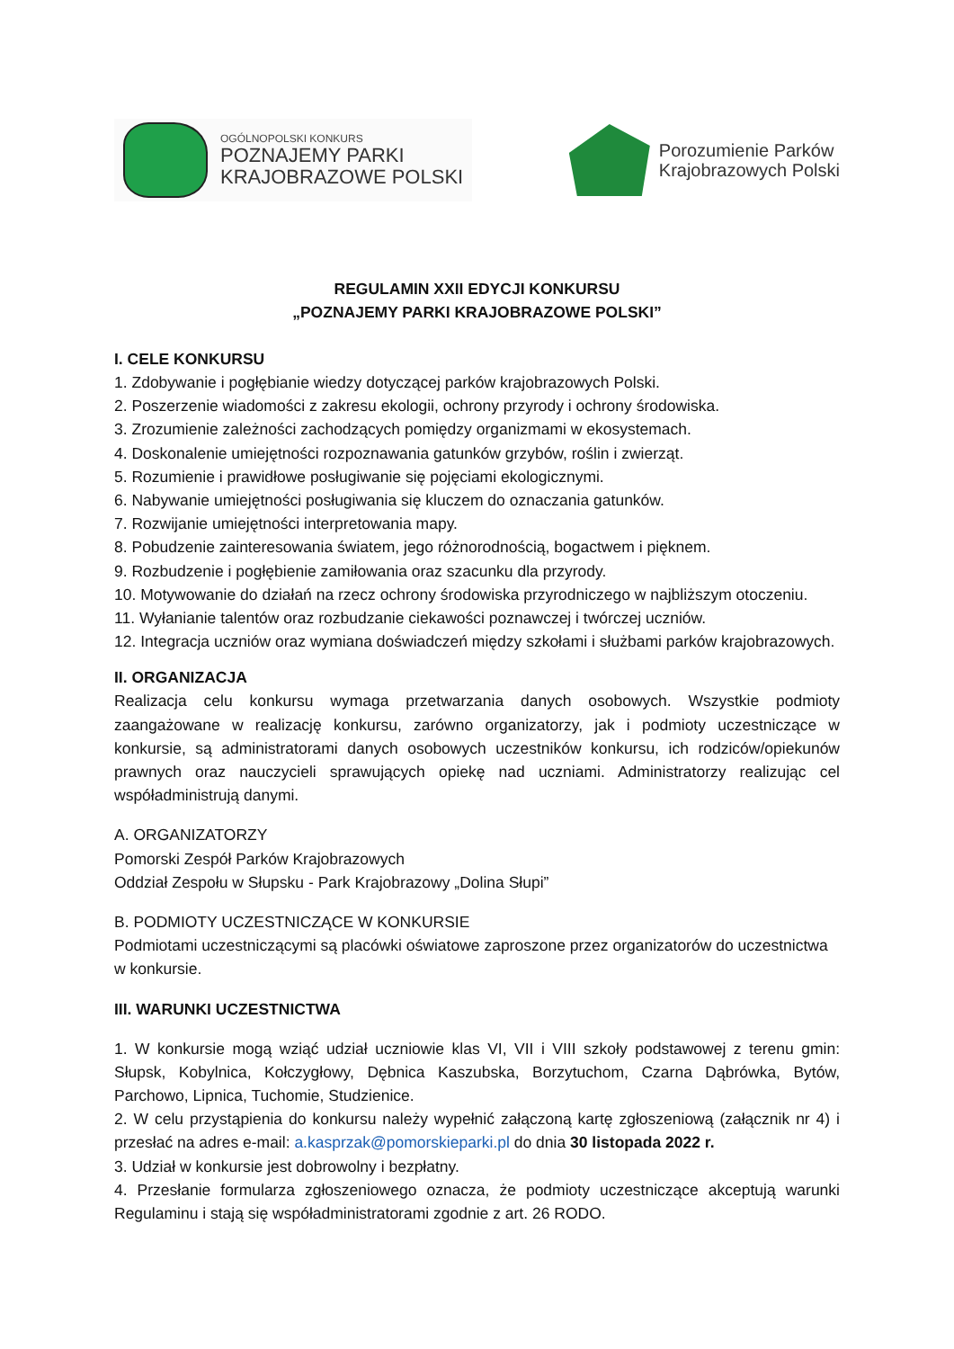OGÓLNOPOLSKI KONKURS
POZNAJEMY PARKI
KRAJOBRAZOWE POLSKI
Porozumienie Parków
Krajobrazowych Polski
REGULAMIN XXII EDYCJI KONKURSU
„POZNAJEMY PARKI KRAJOBRAZOWE POLSKI”
I. CELE KONKURSU
1. Zdobywanie i pogłębianie wiedzy dotyczącej parków krajobrazowych Polski.
2. Poszerzenie wiadomości z zakresu ekologii, ochrony przyrody i ochrony środowiska.
3. Zrozumienie zależności zachodzących pomiędzy organizmami w ekosystemach.
4. Doskonalenie umiejętności rozpoznawania gatunków grzybów, roślin i zwierząt.
5. Rozumienie i prawidłowe posługiwanie się pojęciami ekologicznymi.
6. Nabywanie umiejętności posługiwania się kluczem do oznaczania gatunków.
7. Rozwijanie umiejętności interpretowania mapy.
8. Pobudzenie zainteresowania światem, jego różnorodnością, bogactwem i pięknem.
9. Rozbudzenie i pogłębienie zamiłowania oraz szacunku dla przyrody.
10. Motywowanie do działań na rzecz ochrony środowiska przyrodniczego w najbliższym otoczeniu.
11. Wyłanianie talentów oraz rozbudzanie ciekawości poznawczej i twórczej uczniów.
12. Integracja uczniów oraz wymiana doświadczeń między szkołami i służbami parków krajobrazowych.
II. ORGANIZACJA
Realizacja celu konkursu wymaga przetwarzania danych osobowych. Wszystkie podmioty zaangażowane w realizację konkursu, zarówno organizatorzy, jak i podmioty uczestniczące w konkursie, są administratorami danych osobowych uczestników konkursu, ich rodziców/opiekunów prawnych oraz nauczycieli sprawujących opiekę nad uczniami. Administratorzy realizując cel współadministrują danymi.
A. ORGANIZATORZY
Pomorski Zespół Parków Krajobrazowych
Oddział Zespołu w Słupsku - Park Krajobrazowy „Dolina Słupi”
B. PODMIOTY UCZESTNICZĄCE W KONKURSIE
Podmiotami uczestniczącymi są placówki oświatowe zaproszone przez organizatorów do uczestnictwa w konkursie.
III. WARUNKI UCZESTNICTWA
1. W konkursie mogą wziąć udział uczniowie klas VI, VII i VIII szkoły podstawowej z terenu gmin: Słupsk, Kobylnica, Kołczygłowy, Dębnica Kaszubska, Borzytuchom, Czarna Dąbrówka, Bytów, Parchowo, Lipnica, Tuchomie, Studzienice.
2. W celu przystąpienia do konkursu należy wypełnić załączoną kartę zgłoszeniową (załącznik nr 4) i przesłać na adres e-mail: a.kasprzak@pomorskieparki.pl do dnia 30 listopada 2022 r.
3. Udział w konkursie jest dobrowolny i bezpłatny.
4. Przesłanie formularza zgłoszeniowego oznacza, że podmioty uczestniczące akceptują warunki Regulaminu i stają się współadministratorami zgodnie z art. 26 RODO.